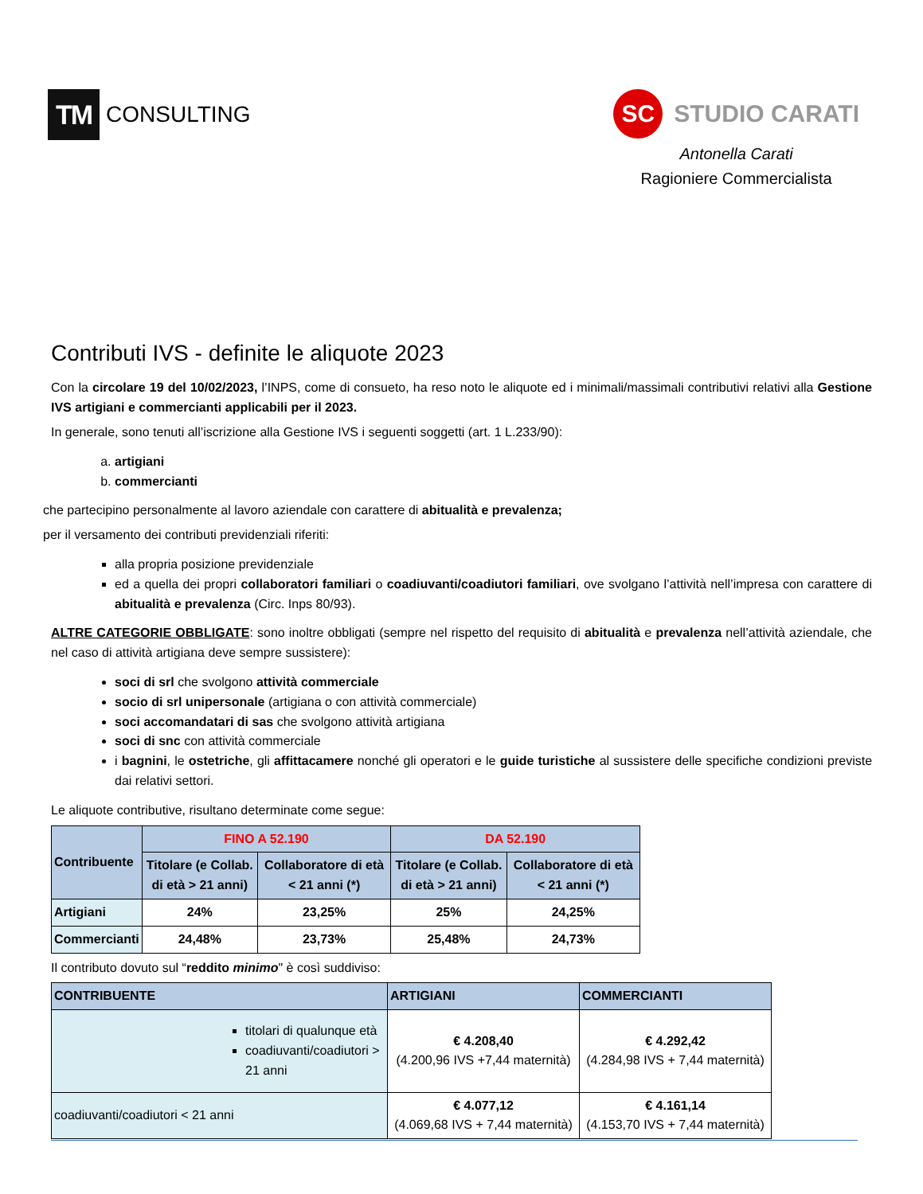TM CONSULTING
SC STUDIO CARATI
Antonella Carati
Ragioniere Commercialista
Contributi IVS - definite le aliquote 2023
Con la circolare 19 del 10/02/2023, l’INPS, come di consueto, ha reso noto le aliquote ed i minimali/massimali contributivi relativi alla Gestione IVS artigiani e commercianti applicabili per il 2023.
In generale, sono tenuti all’iscrizione alla Gestione IVS i seguenti soggetti (art. 1 L.233/90):
a. artigiani
b. commercianti
che partecipino personalmente al lavoro aziendale con carattere di abitualità e prevalenza;
per il versamento dei contributi previdenziali riferiti:
alla propria posizione previdenziale
ed a quella dei propri collaboratori familiari o coadiuvanti/coadiutori familiari, ove svolgano l’attività nell’impresa con carattere di abitualità e prevalenza (Circ. Inps 80/93).
ALTRE CATEGORIE OBBLIGATE: sono inoltre obbligati (sempre nel rispetto del requisito di abitualità e prevalenza nell’attività aziendale, che nel caso di attività artigiana deve sempre sussistere):
soci di srl che svolgono attività commerciale
socio di srl unipersonale (artigiana o con attività commerciale)
soci accomandatari di sas che svolgono attività artigiana
soci di snc con attività commerciale
i bagnini, le ostetriche, gli affittacamere nonché gli operatori e le guide turistiche al sussistere delle specifiche condizioni previste dai relativi settori.
Le aliquote contributive, risultano determinate come segue:
| Contribuente | FINO A 52.190 | | DA 52.190 | |
| --- | --- | --- | --- | --- |
| | Titolare (e Collab. di età > 21 anni) | Collaboratore di età < 21 anni (*) | Titolare (e Collab. di età > 21 anni) | Collaboratore di età < 21 anni (*) |
| Artigiani | 24% | 23,25% | 25% | 24,25% |
| Commercianti | 24,48% | 23,73% | 25,48% | 24,73% |
Il contributo dovuto sul “reddito minimo" è così suddiviso:
| CONTRIBUENTE | ARTIGIANI | COMMERCIANTI |
| --- | --- | --- |
| titolari di qualunque età coadiuvanti/coadiutori > 21 anni | € 4.208,40 (4.200,96 IVS +7,44 maternità) | € 4.292,42 (4.284,98 IVS + 7,44 maternità) |
| coadiuvanti/coadiutori < 21 anni | € 4.077,12 (4.069,68 IVS + 7,44 maternità) | € 4.161,14 (4.153,70 IVS + 7,44 maternità) |